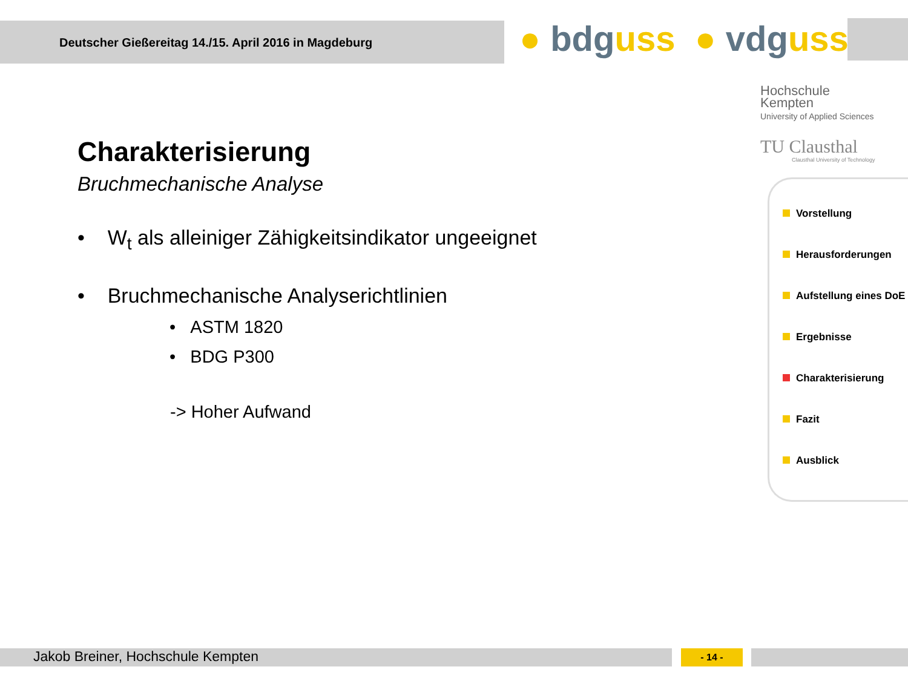Deutscher Gießereitag 14./15. April 2016 in Magdeburg ● bdguss ● vdguss
Hochschule
Kempten
University of Applied Sciences
TU Clausthal
Clausthal University of Technology
Charakterisierung
Bruchmechanische Analyse
• W<sub>t</sub> als alleiniger Zähigkeitsindikator ungeeignet
• Bruchmechanische Analyserichtlinien
• ASTM 1820
• BDG P300
-> Hoher Aufwand
Vorstellung
Herausforderungen
Aufstellung eines DoE
Ergebnisse
Charakterisierung
Fazit
Ausblick
Jakob Breiner, Hochschule Kempten - 14 -